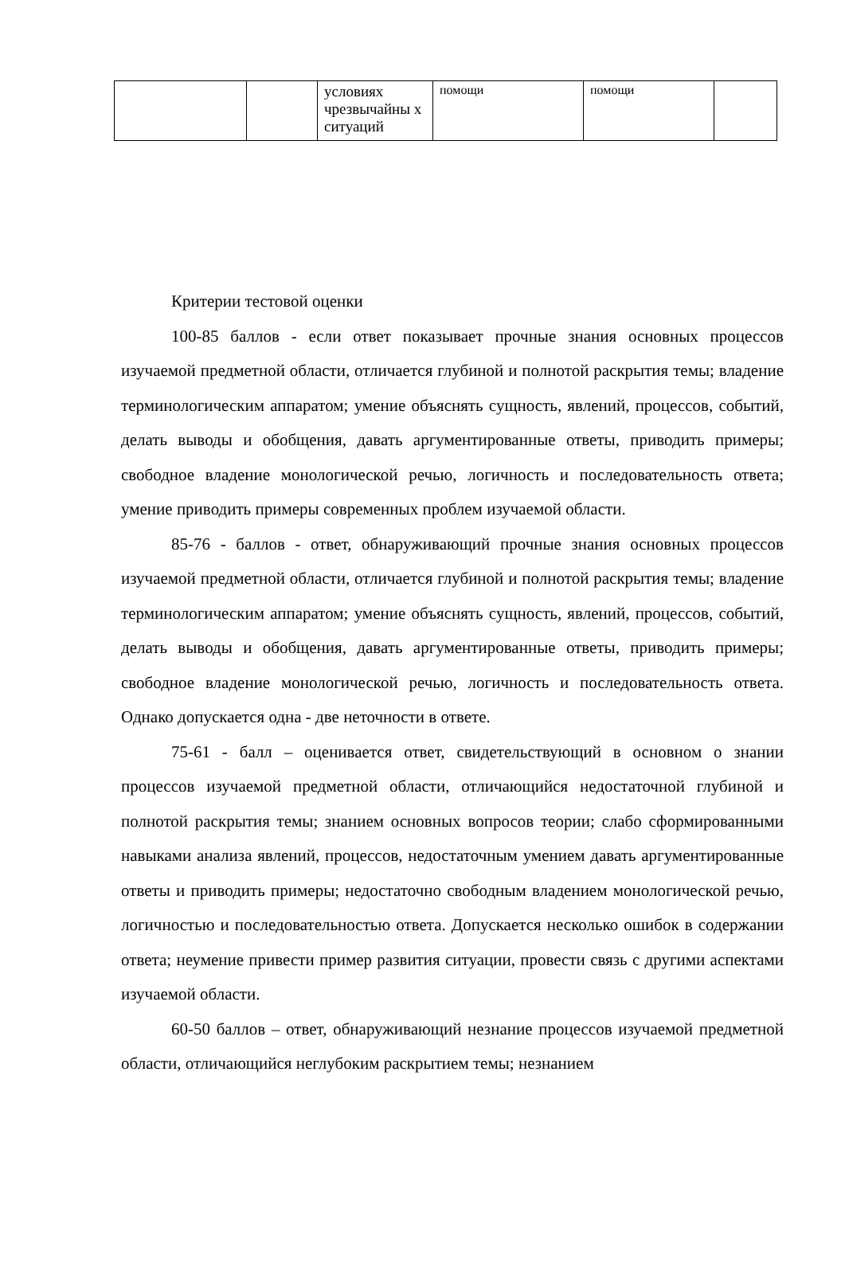| | | условиях чрезвычайны х ситуаций | помощи | помощи | |
Критерии тестовой оценки
100-85 баллов - если ответ показывает прочные знания основных процессов изучаемой предметной области, отличается глубиной и полнотой раскрытия темы; владение терминологическим аппаратом; умение объяснять сущность, явлений, процессов, событий, делать выводы и обобщения, давать аргументированные ответы, приводить примеры; свободное владение монологической речью, логичность и последовательность ответа; умение приводить примеры современных проблем изучаемой области.
85-76 - баллов - ответ, обнаруживающий прочные знания основных процессов изучаемой предметной области, отличается глубиной и полнотой раскрытия темы; владение терминологическим аппаратом; умение объяснять сущность, явлений, процессов, событий, делать выводы и обобщения, давать аргументированные ответы, приводить примеры; свободное владение монологической речью, логичность и последовательность ответа. Однако допускается одна - две неточности в ответе.
75-61 - балл – оценивается ответ, свидетельствующий в основном о знании процессов изучаемой предметной области, отличающийся недостаточной глубиной и полнотой раскрытия темы; знанием основных вопросов теории; слабо сформированными навыками анализа явлений, процессов, недостаточным умением давать аргументированные ответы и приводить примеры; недостаточно свободным владением монологической речью, логичностью и последовательностью ответа. Допускается несколько ошибок в содержании ответа; неумение привести пример развития ситуации, провести связь с другими аспектами изучаемой области.
60-50 баллов – ответ, обнаруживающий незнание процессов изучаемой предметной области, отличающийся неглубоким раскрытием темы; незнанием